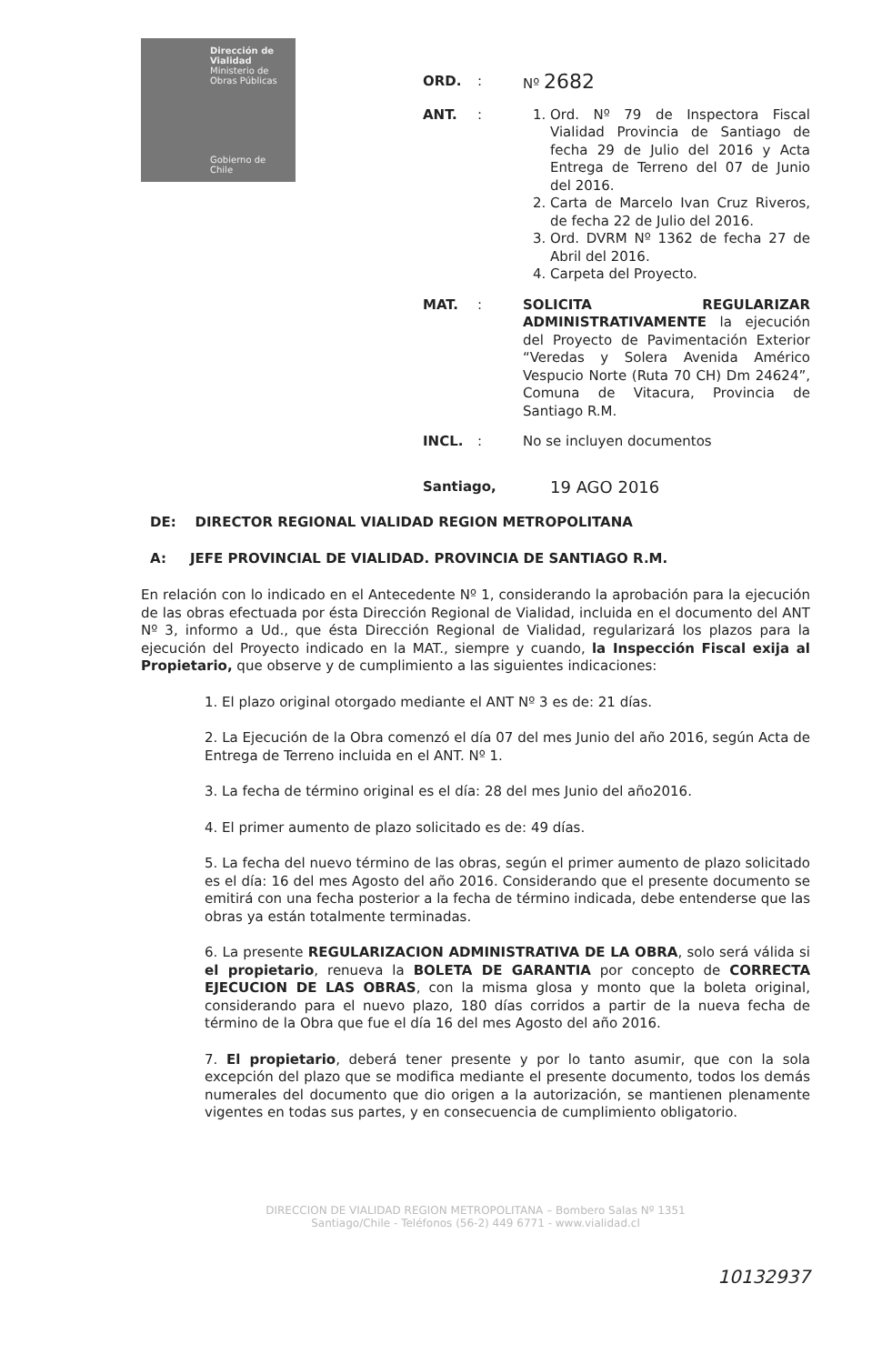Dirección de Vialidad
Ministerio de Obras Públicas
Gobierno de Chile
ORD. : Nº 2682
ANT. : 1. Ord. Nº 79 de Inspectora Fiscal Vialidad Provincia de Santiago de fecha 29 de Julio del 2016 y Acta Entrega de Terreno del 07 de Junio del 2016.
2. Carta de Marcelo Ivan Cruz Riveros, de fecha 22 de Julio del 2016.
3. Ord. DVRM Nº 1362 de fecha 27 de Abril del 2016.
4. Carpeta del Proyecto.
MAT. : SOLICITA REGULARIZAR ADMINISTRATIVAMENTE la ejecución del Proyecto de Pavimentación Exterior “Veredas y Solera Avenida Américo Vespucio Norte (Ruta 70 CH) Dm 24624”, Comuna de Vitacura, Provincia de Santiago R.M.
INCL. : No se incluyen documentos
Santiago,
19 AGO 2016
DE: DIRECTOR REGIONAL VIALIDAD REGION METROPOLITANA
A: JEFE PROVINCIAL DE VIALIDAD. PROVINCIA DE SANTIAGO R.M.
En relación con lo indicado en el Antecedente Nº 1, considerando la aprobación para la ejecución de las obras efectuada por ésta Dirección Regional de Vialidad, incluida en el documento del ANT Nº 3, informo a Ud., que ésta Dirección Regional de Vialidad, regularizará los plazos para la ejecución del Proyecto indicado en la MAT., siempre y cuando, la Inspección Fiscal exija al Propietario, que observe y de cumplimiento a las siguientes indicaciones:
1. El plazo original otorgado mediante el ANT Nº 3 es de: 21 días.
2. La Ejecución de la Obra comenzó el día 07 del mes Junio del año 2016, según Acta de Entrega de Terreno incluida en el ANT. Nº 1.
3. La fecha de término original es el día: 28 del mes Junio del año2016.
4. El primer aumento de plazo solicitado es de: 49 días.
5. La fecha del nuevo término de las obras, según el primer aumento de plazo solicitado es el día: 16 del mes Agosto del año 2016. Considerando que el presente documento se emitirá con una fecha posterior a la fecha de término indicada, debe entenderse que las obras ya están totalmente terminadas.
6. La presente REGULARIZACION ADMINISTRATIVA DE LA OBRA, solo será válida si el propietario, renueva la BOLETA DE GARANTIA por concepto de CORRECTA EJECUCION DE LAS OBRAS, con la misma glosa y monto que la boleta original, considerando para el nuevo plazo, 180 días corridos a partir de la nueva fecha de término de la Obra que fue el día 16 del mes Agosto del año 2016.
7. El propietario, deberá tener presente y por lo tanto asumir, que con la sola excepción del plazo que se modifica mediante el presente documento, todos los demás numerales del documento que dio origen a la autorización, se mantienen plenamente vigentes en todas sus partes, y en consecuencia de cumplimiento obligatorio.
DIRECCION DE VIALIDAD REGION METROPOLITANA – Bombero Salas Nº 1351
Santiago/Chile - Teléfonos (56-2) 449 6771 - www.vialidad.cl
10132937